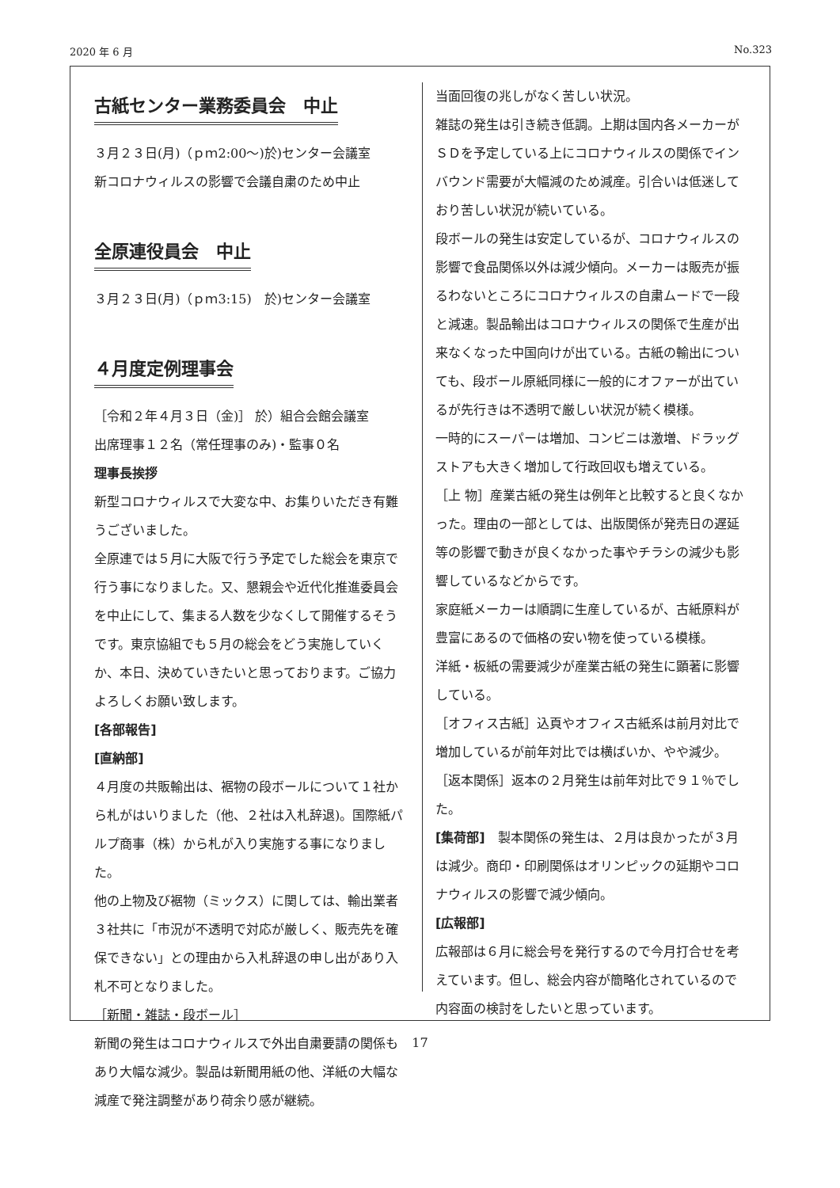2020 年 6 月 No.323
古紙センター業務委員会　中止
３月２３日(月)（ｐｍ2:00～)於)センター会議室
新コロナウィルスの影響で会議自粛のため中止
全原連役員会　中止
３月２３日(月)（ｐｍ3:15)　於)センター会議室
４月度定例理事会
［令和２年４月３日（金)］ 於）組合会館会議室
出席理事１２名（常任理事のみ)・監事０名
理事長挨拶
新型コロナウィルスで大変な中、お集りいただき有難うございました。
全原連では５月に大阪で行う予定でした総会を東京で行う事になりました。又、懇親会や近代化推進委員会を中止にして、集まる人数を少なくして開催するそうです。東京協組でも５月の総会をどう実施していくか、本日、決めていきたいと思っております。ご協力よろしくお願い致します。
[各部報告]
[直納部]
４月度の共販輸出は、裾物の段ボールについて１社から札がはいりました（他、２社は入札辞退)。国際紙パルプ商事（株）から札が入り実施する事になりました。
他の上物及び裾物（ミックス）に関しては、輸出業者３社共に「市況が不透明で対応が厳しく、販売先を確保できない」との理由から入札辞退の申し出があり入札不可となりました。
［新聞・雑誌・段ボール］
新聞の発生はコロナウィルスで外出自粛要請の関係もあり大幅な減少。製品は新聞用紙の他、洋紙の大幅な減産で発注調整があり荷余り感が継続。
当面回復の兆しがなく苦しい状況。
雑誌の発生は引き続き低調。上期は国内各メーカーがＳＤを予定している上にコロナウィルスの関係でインバウンド需要が大幅減のため減産。引合いは低迷しており苦しい状況が続いている。
段ボールの発生は安定しているが、コロナウィルスの影響で食品関係以外は減少傾向。メーカーは販売が振るわないところにコロナウィルスの自粛ムードで一段と減速。製品輸出はコロナウィルスの関係で生産が出来なくなった中国向けが出ている。古紙の輸出についても、段ボール原紙同様に一般的にオファーが出ているが先行きは不透明で厳しい状況が続く模様。
一時的にスーパーは増加、コンビニは激増、ドラッグストアも大きく増加して行政回収も増えている。
［上 物］産業古紙の発生は例年と比較すると良くなかった。理由の一部としては、出版関係が発売日の遅延等の影響で動きが良くなかった事やチラシの減少も影響しているなどからです。
家庭紙メーカーは順調に生産しているが、古紙原料が豊富にあるので価格の安い物を使っている模様。
洋紙・板紙の需要減少が産業古紙の発生に顕著に影響している。
［オフィス古紙］込頁やオフィス古紙系は前月対比で増加しているが前年対比では横ばいか、やや減少。
［返本関係］返本の２月発生は前年対比で９１％でした。
[集荷部]　製本関係の発生は、２月は良かったが３月は減少。商印・印刷関係はオリンピックの延期やコロナウィルスの影響で減少傾向。
[広報部]
広報部は６月に総会号を発行するので今月打合せを考えています。但し、総会内容が簡略化されているので内容面の検討をしたいと思っています。
17